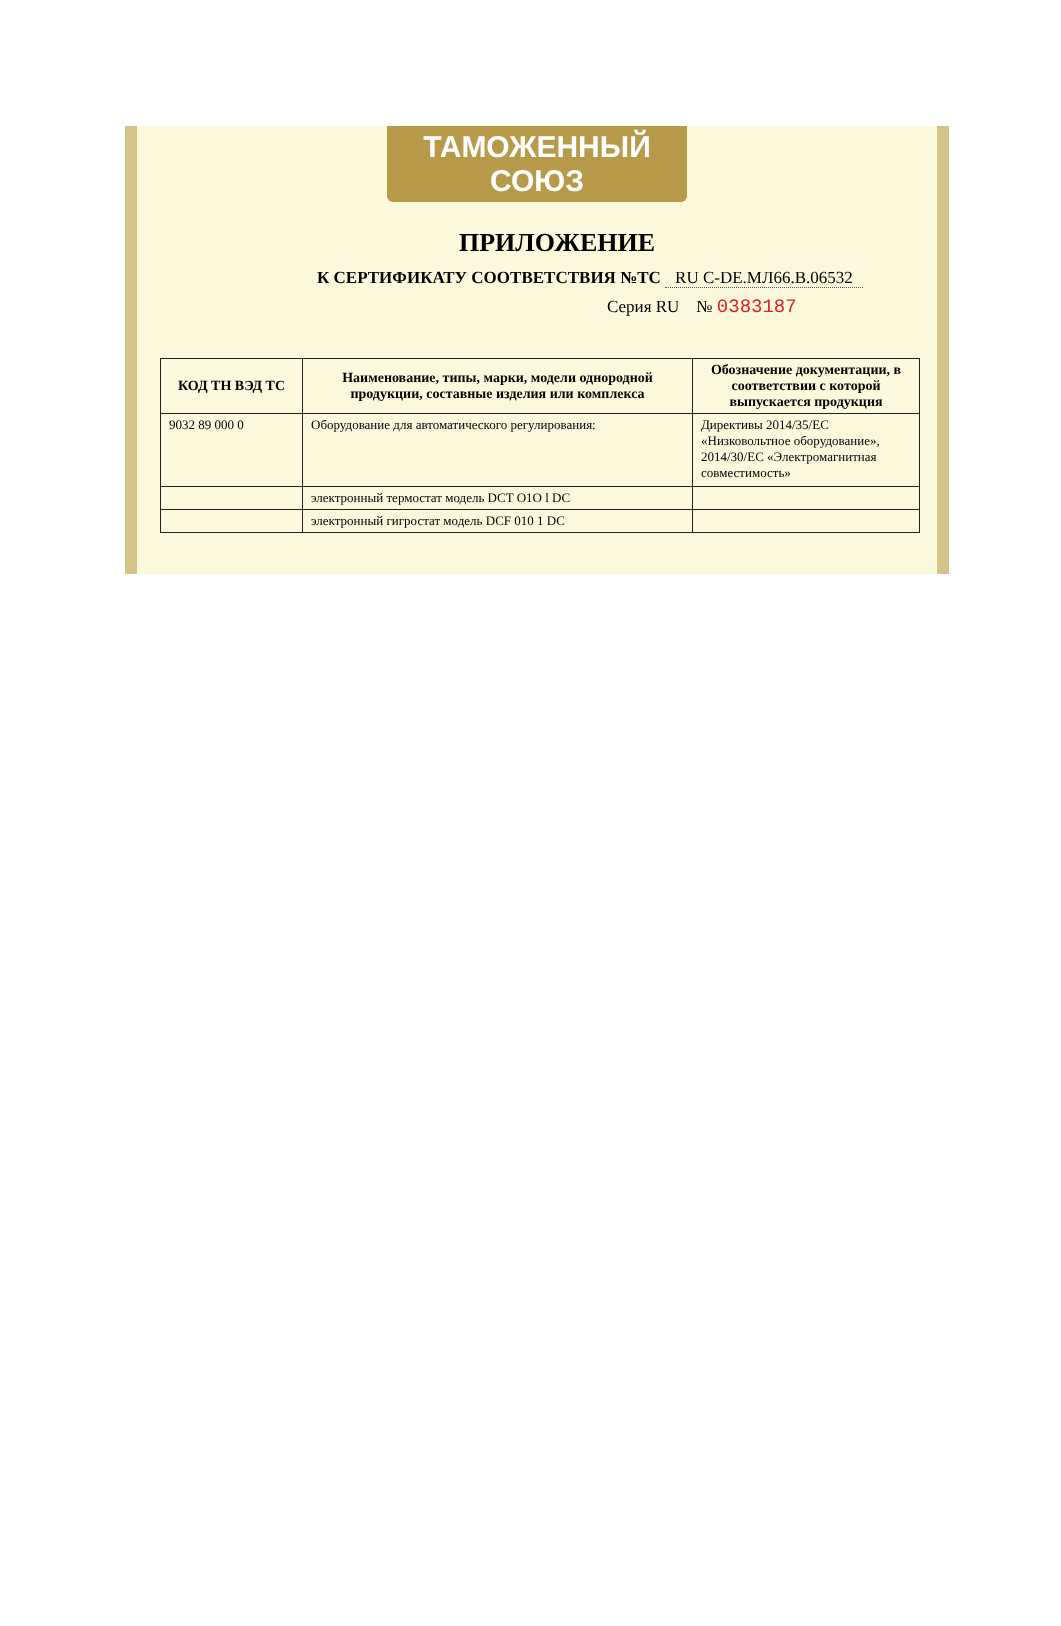ТАМОЖЕННЫЙ СОЮЗ
ПРИЛОЖЕНИЕ
К СЕРТИФИКАТУ СООТВЕТСТВИЯ №ТС RU C-DE.МЛ66.В.06532
Серия RU № 0383187
| КОД ТН ВЭД ТС | Наименование, типы, марки, модели однородной продукции, составные изделия или комплекса | Обозначение документации, в соответствии с которой выпускается продукция |
| --- | --- | --- |
| 9032 89 000 0 | Оборудование для автоматического регулирования: | Директивы 2014/35/ЕС «Низковольтное оборудование», 2014/30/ЕС «Электромагнитная совместимость» |
| | электронный термостат модель DCT O1O l DC | |
| | электронный гигростат модель DCF 010 1 DC | |